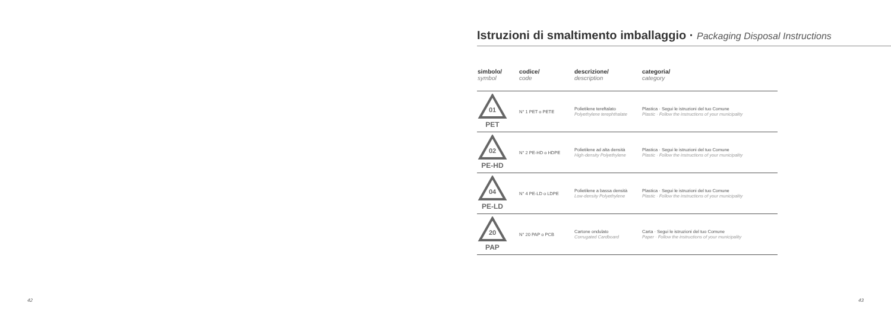Istruzioni di smaltimento imballaggio · Packaging Disposal Instructions
| simbolo/ symbol | codice/ code | descrizione/ description | categoria/ category |
| --- | --- | --- | --- |
| 01 PET | N° 1 PET o PETE | Polietilene tereftalato Polyethylene terephthalate | Plastica · Segui le istruzioni del tuo Comune Plastic · Follow the instructions of your municipality |
| 02 PE-HD | N° 2 PE-HD o HDPE | Polietilene ad alta densità High-density Polyethylene | Plastica · Segui le istruzioni del tuo Comune Plastic · Follow the instructions of your municipality |
| 04 PE-LD | N° 4 PE-LD o LDPE | Polietilene a bassa densità Low-density Polyethylene | Plastica · Segui le istruzioni del tuo Comune Plastic · Follow the instructions of your municipality |
| 20 PAP | N° 20 PAP o PCB | Cartone ondulato Corrugated Cardboard | Carta · Segui le istruzioni del tuo Comune Paper · Follow the instructions of your municipality |
42 43